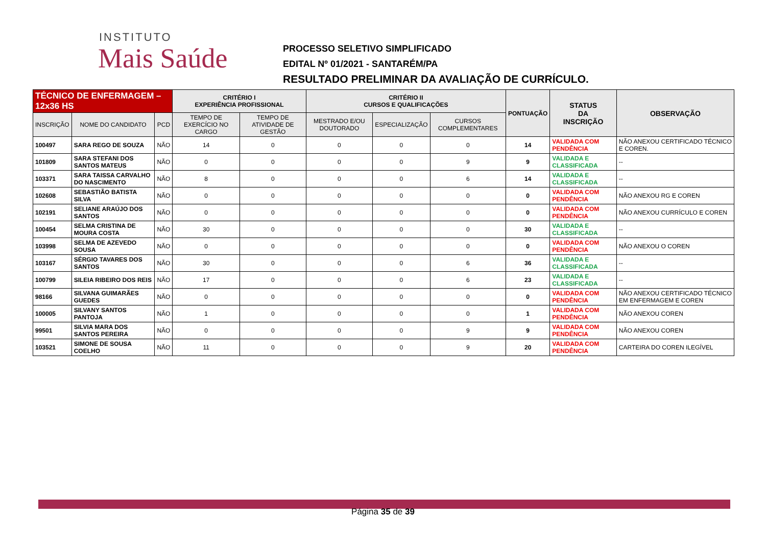INSTITUTO
Mais Saúde
PROCESSO SELETIVO SIMPLIFICADO
EDITAL Nº 01/2021 - SANTARÉM/PA
RESULTADO PRELIMINAR DA AVALIAÇÃO DE CURRÍCULO.
| TÉCNICO DE ENFERMAGEM – 12x36 HS | | | CRITÉRIO I EXPERIÊNCIA PROFISSIONAL | | CRITÉRIO II CURSOS E QUALIFICAÇÕES | | | PONTUAÇÃO | STATUS DA INSCRIÇÃO | OBSERVAÇÃO |
| --- | --- | --- | --- | --- | --- | --- | --- | --- | --- | --- |
| INSCRIÇÃO | NOME DO CANDIDATO | PCD | TEMPO DE EXERCÍCIO NO CARGO | TEMPO DE ATIVIDADE DE GESTÃO | MESTRADO E/OU DOUTORADO | ESPECIALIZAÇÃO | CURSOS COMPLEMENTARES | | | |
| 100497 | SARA REGO DE SOUZA | NÃO | 14 | 0 | 0 | 0 | 0 | 14 | VALIDADA COM PENDÊNCIA | NÃO ANEXOU CERTIFICADO TÉCNICO E COREN. |
| 101809 | SARA STEFANI DOS SANTOS MATEUS | NÃO | 0 | 0 | 0 | 0 | 9 | 9 | VALIDADA E CLASSIFICADA | -- |
| 103371 | SARA TAISSA CARVALHO DO NASCIMENTO | NÃO | 8 | 0 | 0 | 0 | 6 | 14 | VALIDADA E CLASSIFICADA | -- |
| 102608 | SEBASTIÃO BATISTA SILVA | NÃO | 0 | 0 | 0 | 0 | 0 | 0 | VALIDADA COM PENDÊNCIA | NÃO ANEXOU RG E COREN |
| 102191 | SELIANE ARAÚJO DOS SANTOS | NÃO | 0 | 0 | 0 | 0 | 0 | 0 | VALIDADA COM PENDÊNCIA | NÃO ANEXOU CURRÍCULO E COREN |
| 100454 | SELMA CRISTINA DE MOURA COSTA | NÃO | 30 | 0 | 0 | 0 | 0 | 30 | VALIDADA E CLASSIFICADA | -- |
| 103998 | SELMA DE AZEVEDO SOUSA | NÃO | 0 | 0 | 0 | 0 | 0 | 0 | VALIDADA COM PENDÊNCIA | NÃO ANEXOU O COREN |
| 103167 | SÉRGIO TAVARES DOS SANTOS | NÃO | 30 | 0 | 0 | 0 | 6 | 36 | VALIDADA E CLASSIFICADA | -- |
| 100799 | SILEIA RIBEIRO DOS REIS | NÃO | 17 | 0 | 0 | 0 | 6 | 23 | VALIDADA E CLASSIFICADA | -- |
| 98166 | SILVANA GUIMARÃES GUEDES | NÃO | 0 | 0 | 0 | 0 | 0 | 0 | VALIDADA COM PENDÊNCIA | NÃO ANEXOU CERTIFICADO TÉCNICO EM ENFERMAGEM E COREN |
| 100005 | SILVANY SANTOS PANTOJA | NÃO | 1 | 0 | 0 | 0 | 0 | 1 | VALIDADA COM PENDÊNCIA | NÃO ANEXOU COREN |
| 99501 | SILVIA MARA DOS SANTOS PEREIRA | NÃO | 0 | 0 | 0 | 0 | 9 | 9 | VALIDADA COM PENDÊNCIA | NÃO ANEXOU COREN |
| 103521 | SIMONE DE SOUSA COELHO | NÃO | 11 | 0 | 0 | 0 | 9 | 20 | VALIDADA COM PENDÊNCIA | CARTEIRA DO COREN ILEGÍVEL |
Página 35 de 39